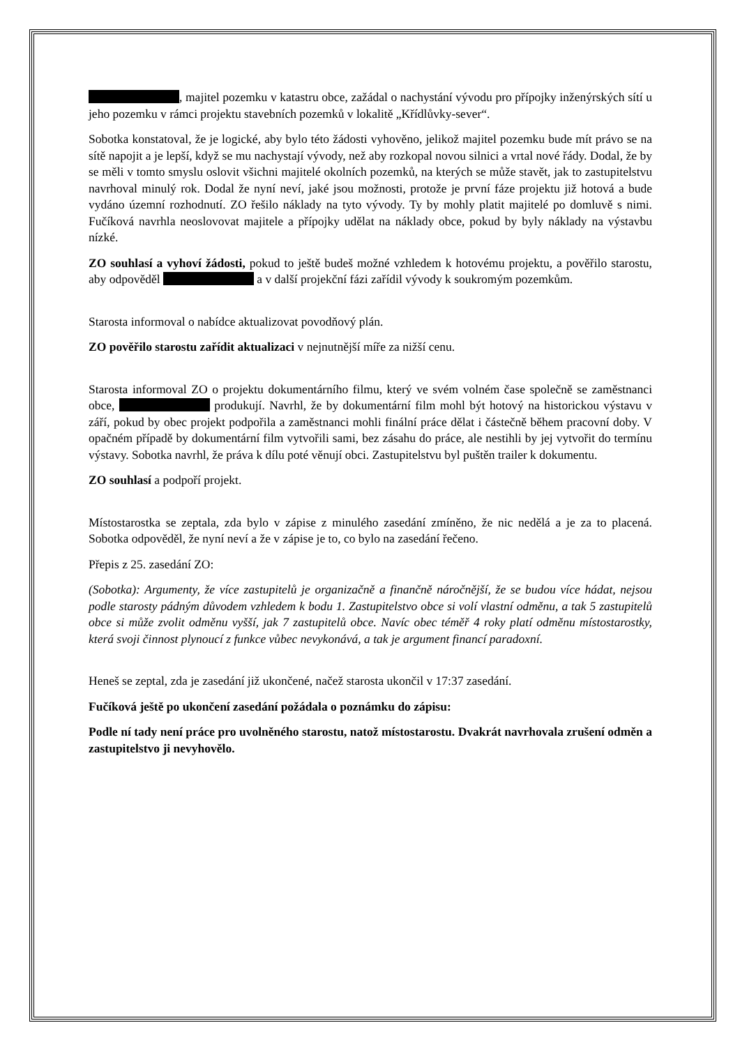, majitel pozemku v katastru obce, zažádal o nachystání vývodu pro přípojky inženýrských sítí u jeho pozemku v rámci projektu stavebních pozemků v lokalitě „Křídlůvky-sever“.
Sobotka konstatoval, že je logické, aby bylo této žádosti vyhověno, jelikož majitel pozemku bude mít právo se na sítě napojit a je lepší, když se mu nachystají vývody, než aby rozkopal novou silnici a vrtal nové řády. Dodal, že by se měli v tomto smyslu oslovit všichni majitelé okolních pozemků, na kterých se může stavět, jak to zastupitelstvu navrhoval minulý rok. Dodal že nyní neví, jaké jsou možnosti, protože je první fáze projektu již hotová a bude vydáno územní rozhodnutí. ZO řešilo náklady na tyto vývody. Ty by mohly platit majitelé po domluvě s nimi. Fučíková navrhla neoslovovat majitele a přípojky udělat na náklady obce, pokud by byly náklady na výstavbu nízké.
ZO souhlasí a vyhoví žádosti, pokud to ještě budeš možné vzhledem k hotovému projektu, a pověřilo starostu, aby odpověděl a v další projekční fázi zařídil vývody k soukromým pozemkům.
Starosta informoval o nabídce aktualizovat povodňový plán.
ZO pověřilo starostu zařídit aktualizaci v nejnutnější míře za nižší cenu.
Starosta informoval ZO o projektu dokumentárního filmu, který ve svém volném čase společně se zaměstnanci obce, produkují. Navrhl, že by dokumentární film mohl být hotový na historickou výstavu v září, pokud by obec projekt podpořila a zaměstnanci mohli finální práce dělat i částečně během pracovní doby. V opačném případě by dokumentární film vytvořili sami, bez zásahu do práce, ale nestihli by jej vytvořit do termínu výstavy. Sobotka navrhl, že práva k dílu poté věnují obci. Zastupitelstvu byl puštěn trailer k dokumentu.
ZO souhlasí a podpoří projekt.
Místostarostka se zeptala, zda bylo v zápise z minulého zasedání zmíněno, že nic nedělá a je za to placená. Sobotka odpověděl, že nyní neví a že v zápise je to, co bylo na zasedání řečeno.
Přepis z 25. zasedání ZO:
(Sobotka): Argumenty, že více zastupitelů je organizačně a finančně náročnější, že se budou více hádat, nejsou podle starosty pádným důvodem vzhledem k bodu 1. Zastupitelstvo obce si volí vlastní odměnu, a tak 5 zastupitelů obce si může zvolit odměnu vyšší, jak 7 zastupitelů obce. Navíc obec téměř 4 roky platí odměnu místostarostky, která svoji činnost plynoucí z funkce vůbec nevykonává, a tak je argument financí paradoxní.
Heneš se zeptal, zda je zasedání již ukončené, načež starosta ukončil v 17:37 zasedání.
Fučíková ještě po ukončení zasedání požádala o poznámku do zápisu:
Podle ní tady není práce pro uvolněného starostu, natož místostarostu. Dvakrát navrhovala zrušení odměn a zastupitelstvo ji nevyhovělo.